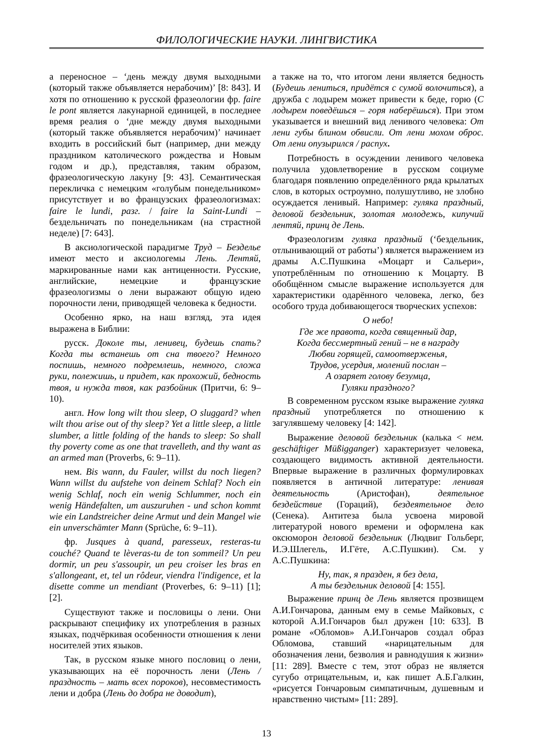ФИЛОЛОГИЧЕСКИЕ НАУКИ. ЛИНГВИСТИКА
а переносное – ‘день между двумя выходными (который также объявляется нерабочим)’ [8: 843]. И хотя по отношению к русской фразеологии фр. faire le pont является лакунарной единицей, в последнее время реалия о ‘дне между двумя выходными (который также объявляется нерабочим)’ начинает входить в российский быт (например, дни между праздником католического рождества и Новым годом и др.), представляя, таким образом, фразеологическую лакуну [9: 43]. Семантическая перекличка с немецким «голубым понедельником» присутствует и во французских фразеологизмах: faire le lundi, разг. / faire la Saint-Lundi – бездельничать по понедельникам (на страстной неделе) [7: 643].
В аксиологической парадигме Труд – Безделье имеют место и аксиологемы Лень. Лентяй, маркированные нами как антиценности. Русские, английские, немецкие и французские фразеологизмы о лени выражают общую идею порочности лени, приводящей человека к бедности.
Особенно ярко, на наш взгляд, эта идея выражена в Библии:
русск. Доколе ты, ленивец, будешь спать? Когда ты встанешь от сна твоего? Немного поспишь, немного подремлешь, немного, сложа руки, полежишь, и придет, как прохожий, бедность твоя, и нужда твоя, как разбойник (Притчи, 6: 9–10).
англ. How long wilt thou sleep, O sluggard? when wilt thou arise out of thy sleep? Yet a little sleep, a little slumber, a little folding of the hands to sleep: So shall thy poverty come as one that travelleth, and thy want as an armed man (Proverbs, 6: 9–11).
нем. Bis wann, du Fauler, willst du noch liegen? Wann willst du aufstehe von deinem Schlaf? Noch ein wenig Schlaf, noch ein wenig Schlummer, noch ein wenig Händefalten, um auszuruhen - und schon kommt wie ein Landstreicher deine Armut und dein Mangel wie ein unverschämter Mann (Sprüche, 6: 9–11).
фр. Jusques à quand, paresseux, resteras-tu couché? Quand te lèveras-tu de ton sommeil? Un peu dormir, un peu s'assoupir, un peu croiser les bras en s'allongeant, et, tel un rôdeur, viendra l'indigence, et la disette comme un mendiant (Proverbes, 6: 9–11) [1]; [2].
Существуют также и пословицы о лени. Они раскрывают специфику их употребления в разных языках, подчёркивая особенности отношения к лени носителей этих языков.
Так, в русском языке много пословиц о лени, указывающих на её порочность лени (Лень / праздность – мать всех пороков), несовместимость лени и добра (Лень до добра не доводит),
а также на то, что итогом лени является бедность (Будешь лениться, придётся с сумой волочиться), а дружба с лодырем может привести к беде, горю (С лодырем поведёшься – горя наберёшься). При этом указывается и внешний вид ленивого человека: От лени губы блином обвисли. От лени мохом оброс. От лени опузырился / распух.
Потребность в осуждении ленивого человека получила удовлетворение в русском социуме благодаря появлению определённого ряда крылатых слов, в которых остроумно, полушутливо, не злобно осуждается ленивый. Например: гуляка праздный, деловой бездельник, золотая молодежь, кипучий лентяй, принц де Лень.
Фразеологизм гуляка праздный (‘бездельник, отлынивающий от работы’) является выражением из драмы А.С.Пушкина «Моцарт и Сальери», употреблённым по отношению к Моцарту. В обобщённом смысле выражение используется для характеристики одарённого человека, легко, без особого труда добивающегося творческих успехов:
О небо!
Где же правота, когда священный дар,
Когда бессмертный гений – не в награду
Любви горящей, самоотверженья,
Трудов, усердия, молений послан –
А озаряет голову безумца,
Гуляки праздного?
В современном русском языке выражение гуляка праздный употребляется по отношению к загулявшему человеку [4: 142].
Выражение деловой бездельник (калька < нем. geschäftiger Müßigganger) характеризует человека, создающего видимость активной деятельности. Впервые выражение в различных формулировках появляется в античной литературе: ленивая деятельность (Аристофан), деятельное бездействие (Гораций), бездеятельное дело (Сенека). Антитеза была усвоена мировой литературой нового времени и оформлена как оксюморон деловой бездельник (Людвиг Гольберг, И.Э.Шлегель, И.Гёте, А.С.Пушкин). См. у А.С.Пушкина:
Ну, так, я празден, я без дела,
А ты бездельник деловой [4: 155].
Выражение принц де Лень является прозвищем А.И.Гончарова, данным ему в семье Майковых, с которой А.И.Гончаров был дружен [10: 633]. В романе «Обломов» А.И.Гончаров создал образ Обломова, ставший «нарицательным для обозначения лени, безволия и равнодушия к жизни» [11: 289]. Вместе с тем, этот образ не является сугубо отрицательным, и, как пишет А.Б.Галкин, «рисуется Гончаровым симпатичным, душевным и нравственно чистым» [11: 289].
13